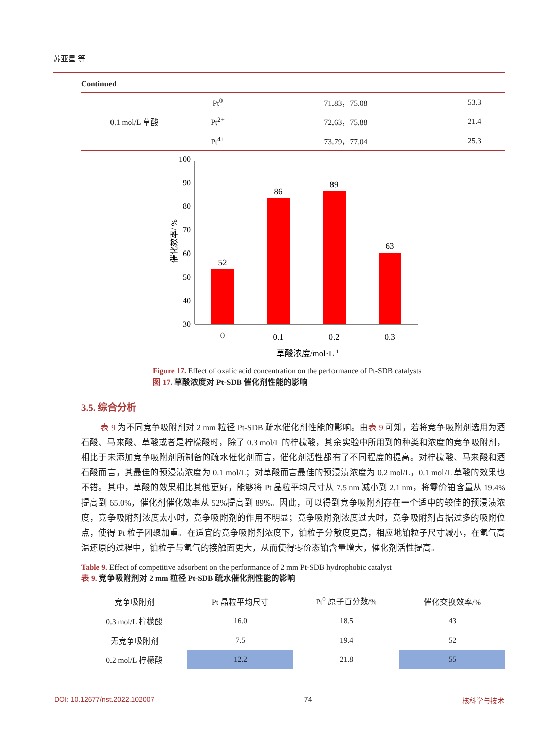苏亚星 等
Continued
| 0.1 mol/L 草酸 | Pt<sup>0</sup> | 71.83，75.08 | 53.3 |
| | Pt<sup>2+</sup> | 72.63，75.88 | 21.4 |
| | Pt<sup>4+</sup> | 73.79，77.04 | 25.3 |
30
40
50
60
70
80
90
100
催化效率/ %
52
86
89
63
0
0.1
0.2
0.3
草酸浓度/mol·L-1
Figure 17. Effect of oxalic acid concentration on the performance of Pt-SDB catalysts
图 17. 草酸浓度对 Pt-SDB 催化剂性能的影响
3.5. 综合分析
表 9 为不同竞争吸附剂对 2 mm 粒径 Pt-SDB 疏水催化剂性能的影响。由表 9 可知，若将竞争吸附剂选用为酒石酸、马来酸、草酸或者是柠檬酸时，除了 0.3 mol/L 的柠檬酸，其余实验中所用到的种类和浓度的竞争吸附剂，相比于未添加竞争吸附剂所制备的疏水催化剂而言，催化剂活性都有了不同程度的提高。对柠檬酸、马来酸和酒石酸而言，其最佳的预浸渍浓度为 0.1 mol/L；对草酸而言最佳的预浸渍浓度为 0.2 mol/L，0.1 mol/L 草酸的效果也不错。其中，草酸的效果相比其他更好，能够将 Pt 晶粒平均尺寸从 7.5 nm 减小到 2.1 nm，将零价铂含量从 19.4%提高到 65.0%，催化剂催化效率从 52%提高到 89%。因此，可以得到竞争吸附剂存在一个适中的较佳的预浸渍浓度，竞争吸附剂浓度太小时，竞争吸附剂的作用不明显；竞争吸附剂浓度过大时，竞争吸附剂占据过多的吸附位点，使得 Pt 粒子团聚加重。在适宜的竞争吸附剂浓度下，铂粒子分散度更高，相应地铂粒子尺寸减小，在氢气高温还原的过程中，铂粒子与氢气的接触面更大，从而使得零价态铂含量增大，催化剂活性提高。
Table 9. Effect of competitive adsorbent on the performance of 2 mm Pt-SDB hydrophobic catalyst
表 9. 竞争吸附剂对 2 mm 粒径 Pt-SDB 疏水催化剂性能的影响
| 竞争吸附剂 | Pt 晶粒平均尺寸 | Pt<sup>0</sup> 原子百分数/% | 催化交换效率/% |
| --- | --- | --- | --- |
| 0.3 mol/L 柠檬酸 | 16.0 | 18.5 | 43 |
| 无竞争吸附剂 | 7.5 | 19.4 | 52 |
| 0.2 mol/L 柠檬酸 | 12.2 | 21.8 | 55 |
DOI: 10.12677/nst.2022.102007 74 核科学与技术